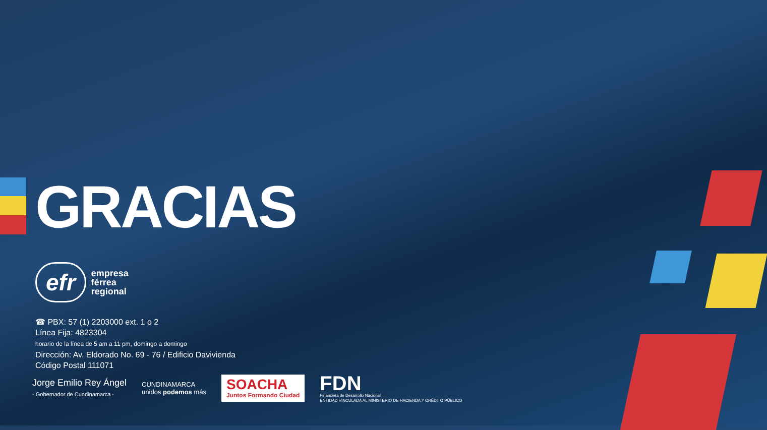GRACIAS
efr
empresa
férrea
regional
☎ PBX: 57 (1) 2203000 ext. 1 o 2
Línea Fija: 4823304
horario de la línea de 5 am a 11 pm, domingo a domingo
Dirección: Av. Eldorado No. 69 - 76 / Edificio Davivienda
Código Postal 111071
Jorge Emilio Rey Ángel
- Gobernador de Cundinamarca -
CUNDINAMARCA
unidos podemos más
SOACHA
Juntos Formando Ciudad
FDN
Financiera de Desarrollo Nacional
ENTIDAD VINCULADA AL MINISTERIO DE HACIENDA Y CRÉDITO PÚBLICO